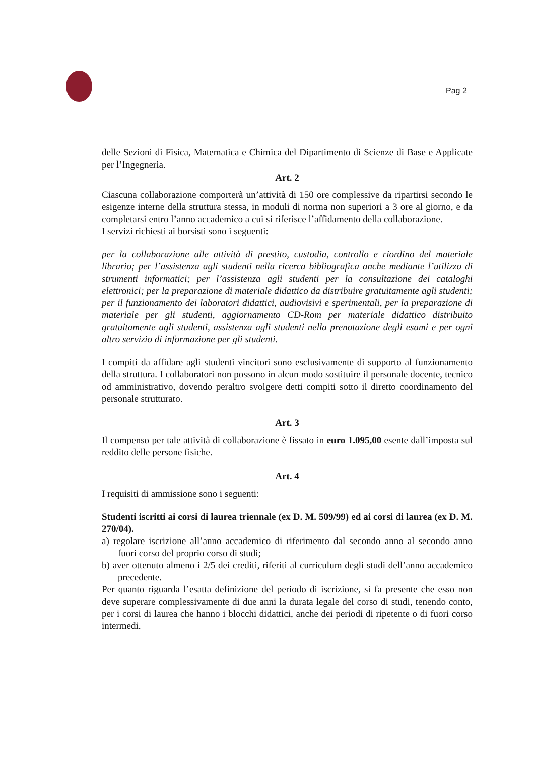Pag 2
delle Sezioni di Fisica, Matematica e Chimica del Dipartimento di Scienze di Base e Applicate per l’Ingegneria.
Art. 2
Ciascuna collaborazione comporterà un’attività di 150 ore complessive da ripartirsi secondo le esigenze interne della struttura stessa, in moduli di norma non superiori a 3 ore al giorno, e da completarsi entro l’anno accademico a cui si riferisce l’affidamento della collaborazione.
I servizi richiesti ai borsisti sono i seguenti:
per la collaborazione alle attività di prestito, custodia, controllo e riordino del materiale librario; per l’assistenza agli studenti nella ricerca bibliografica anche mediante l’utilizzo di strumenti informatici; per l’assistenza agli studenti per la consultazione dei cataloghi elettronici; per la preparazione di materiale didattico da distribuire gratuitamente agli studenti; per il funzionamento dei laboratori didattici, audiovisivi e sperimentali, per la preparazione di materiale per gli studenti, aggiornamento CD-Rom per materiale didattico distribuito gratuitamente agli studenti, assistenza agli studenti nella prenotazione degli esami e per ogni altro servizio di informazione per gli studenti.
I compiti da affidare agli studenti vincitori sono esclusivamente di supporto al funzionamento della struttura. I collaboratori non possono in alcun modo sostituire il personale docente, tecnico od amministrativo, dovendo peraltro svolgere detti compiti sotto il diretto coordinamento del personale strutturato.
Art. 3
Il compenso per tale attività di collaborazione è fissato in euro 1.095,00 esente dall’imposta sul reddito delle persone fisiche.
Art. 4
I requisiti di ammissione sono i seguenti:
Studenti iscritti ai corsi di laurea triennale (ex D. M. 509/99) ed ai corsi di laurea (ex D. M. 270/04).
a) regolare iscrizione all’anno accademico di riferimento dal secondo anno al secondo anno fuori corso del proprio corso di studi;
b) aver ottenuto almeno i 2/5 dei crediti, riferiti al curriculum degli studi dell’anno accademico precedente.
Per quanto riguarda l’esatta definizione del periodo di iscrizione, si fa presente che esso non deve superare complessivamente di due anni la durata legale del corso di studi, tenendo conto, per i corsi di laurea che hanno i blocchi didattici, anche dei periodi di ripetente o di fuori corso intermedi.